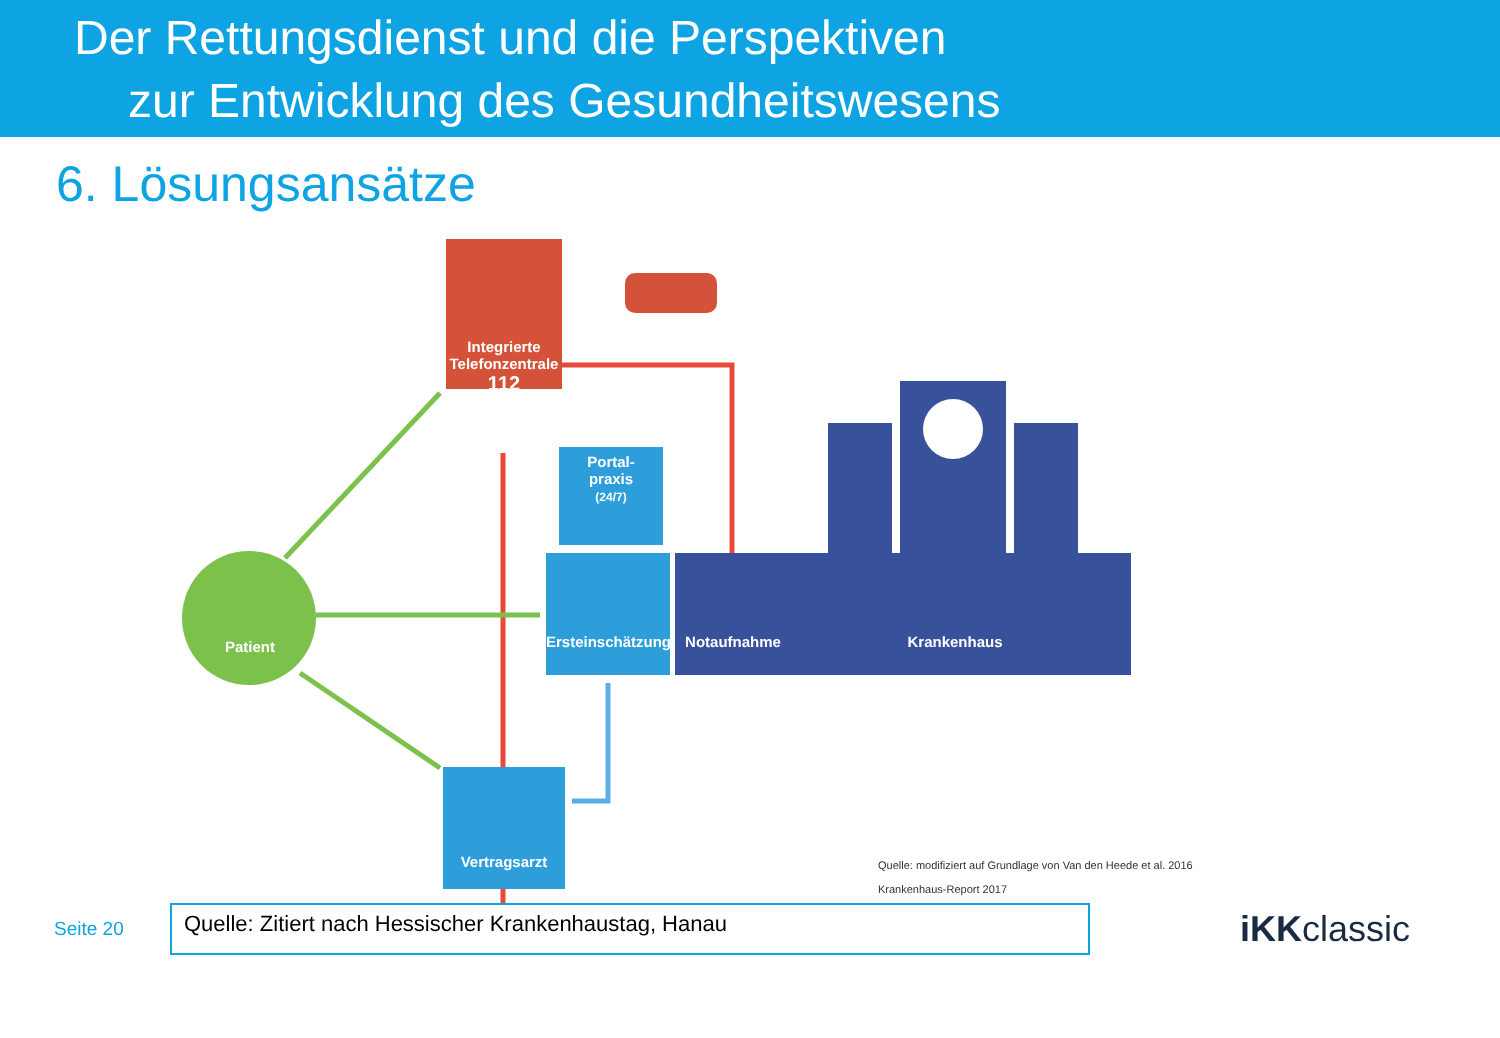Der Rettungsdienst und die Perspektiven
zur Entwicklung des Gesundheitswesens
6. Lösungsansätze
Integrierte Telefonzentrale
112
Portal-
praxis
(24/7)
Patient
Ersteinschätzung
Notaufnahme Krankenhaus
Vertragsarzt
Quelle: modifiziert auf Grundlage von Van den Heede et al. 2016
Krankenhaus-Report 2017
Seite 20
Quelle: Zitiert nach Hessischer Krankenhaustag, Hanau
iKKclassic